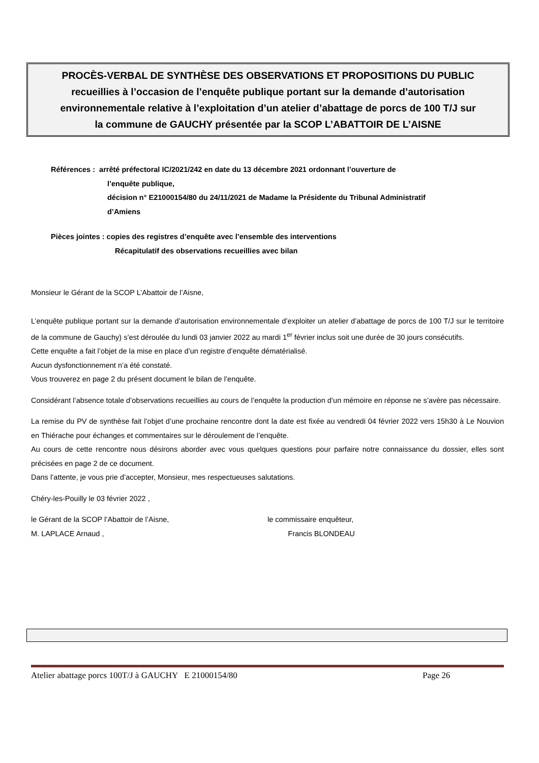PROCÈS-VERBAL DE SYNTHÈSE DES OBSERVATIONS ET PROPOSITIONS DU PUBLIC
recueillies à l’occasion de l’enquête publique portant sur la demande d’autorisation
environnementale relative à l’exploitation d’un atelier d’abattage de porcs de 100 T/J sur
la commune de GAUCHY présentée par la SCOP L’ABATTOIR DE L’AISNE
Références : arrêté préfectoral IC/2021/242 en date du 13 décembre 2021 ordonnant l’ouverture de
l’enquête publique,
décision n° E21000154/80 du 24/11/2021 de Madame la Présidente du Tribunal Administratif
d’Amiens
Pièces jointes : copies des registres d’enquête avec l’ensemble des interventions
Récapitulatif des observations recueillies avec bilan
Monsieur le Gérant de la SCOP L’Abattoir de l’Aisne,
L’enquête publique portant sur la demande d’autorisation environnementale d’exploiter un atelier d’abattage de porcs de 100 T/J sur le territoire de la commune de Gauchy) s’est déroulée du lundi 03 janvier 2022 au mardi 1<sup>er</sup> février inclus soit une durée de 30 jours consécutifs.
Cette enquête a fait l’objet de la mise en place d’un registre d’enquête dématérialisé.
Aucun dysfonctionnement n’a été constaté.
Vous trouverez en page 2 du présent document le bilan de l’enquête.
Considérant l’absence totale d’observations recueillies au cours de l’enquête la production d’un mémoire en réponse ne s’avère pas nécessaire.
La remise du PV de synthèse fait l’objet d’une prochaine rencontre dont la date est fixée au vendredi 04 février 2022 vers 15h30 à Le Nouvion en Thiérache pour échanges et commentaires sur le déroulement de l’enquête.
Au cours de cette rencontre nous désirons aborder avec vous quelques questions pour parfaire notre connaissance du dossier, elles sont précisées en page 2 de ce document.
Dans l’attente, je vous prie d’accepter, Monsieur, mes respectueuses salutations.
Chéry-les-Pouilly le 03 février 2022 ,
le Gérant de la SCOP l’Abattoir de l’Aisne,
M. LAPLACE Arnaud ,
le commissaire enquêteur,
Francis BLONDEAU
Atelier abattage porcs 100T/J à GAUCHY E 21000154/80 Page 26